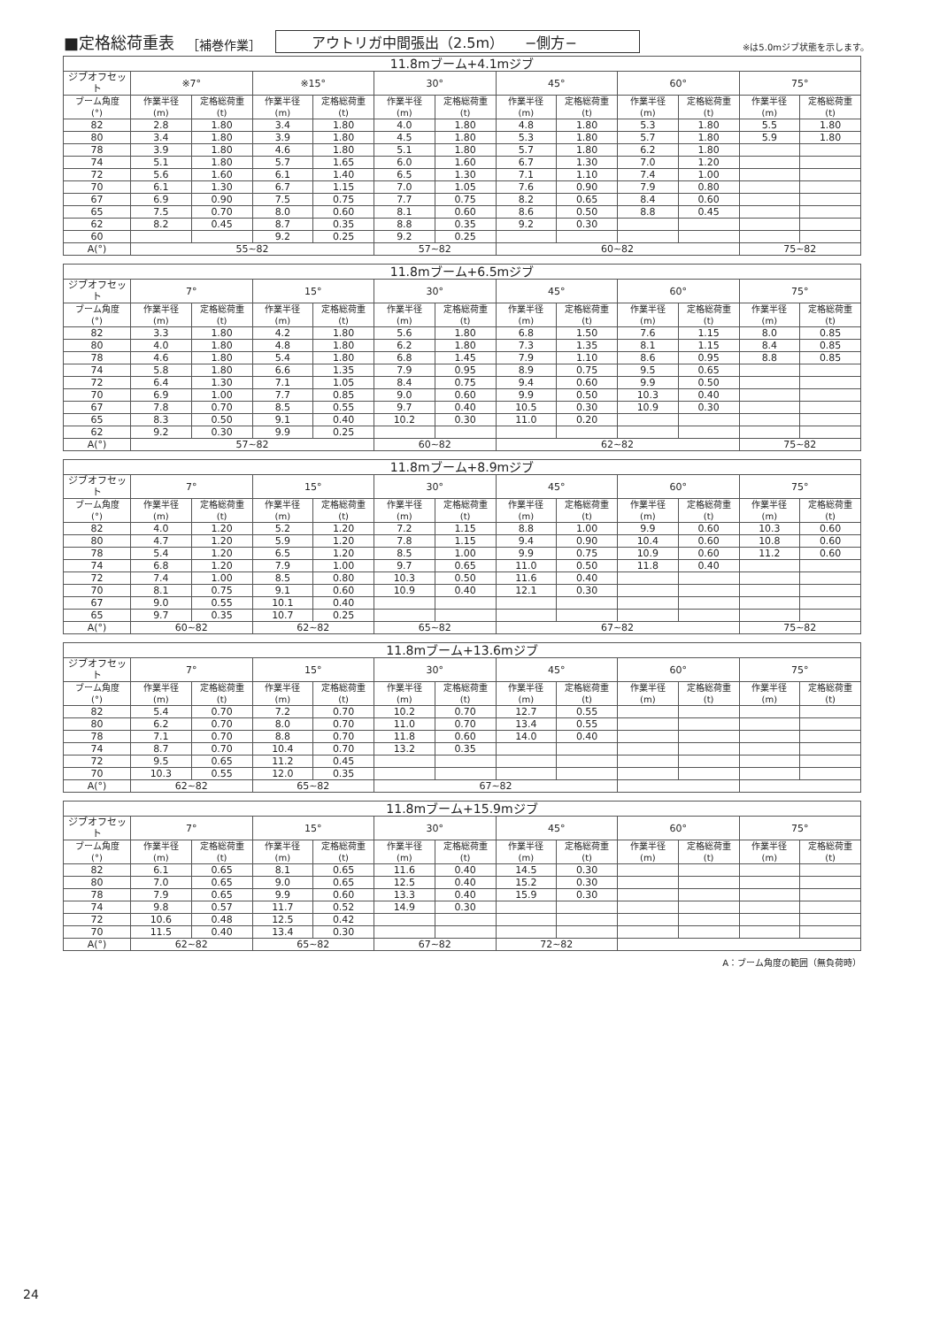■定格総荷重表 ［補巻作業］ アウトリガ中間張出（2.5m）　　−側方− ※は5.0mジブ状態を示します。
| 11.8mブーム+4.1mジブ | | | | | | | | | | | | |
| --- | --- | --- | --- | --- | --- | --- | --- | --- | --- | --- | --- | --- |
| ジブオフセット | ※7° | | ※15° | | 30° | | 45° | | 60° | | 75° | |
| ブーム角度 (°) | 作業半径 (m) | 定格総荷重 (t) | 作業半径 (m) | 定格総荷重 (t) | 作業半径 (m) | 定格総荷重 (t) | 作業半径 (m) | 定格総荷重 (t) | 作業半径 (m) | 定格総荷重 (t) | 作業半径 (m) | 定格総荷重 (t) |
| 82 | 2.8 | 1.80 | 3.4 | 1.80 | 4.0 | 1.80 | 4.8 | 1.80 | 5.3 | 1.80 | 5.5 | 1.80 |
| 80 | 3.4 | 1.80 | 3.9 | 1.80 | 4.5 | 1.80 | 5.3 | 1.80 | 5.7 | 1.80 | 5.9 | 1.80 |
| 78 | 3.9 | 1.80 | 4.6 | 1.80 | 5.1 | 1.80 | 5.7 | 1.80 | 6.2 | 1.80 | | |
| 74 | 5.1 | 1.80 | 5.7 | 1.65 | 6.0 | 1.60 | 6.7 | 1.30 | 7.0 | 1.20 | | |
| 72 | 5.6 | 1.60 | 6.1 | 1.40 | 6.5 | 1.30 | 7.1 | 1.10 | 7.4 | 1.00 | | |
| 70 | 6.1 | 1.30 | 6.7 | 1.15 | 7.0 | 1.05 | 7.6 | 0.90 | 7.9 | 0.80 | | |
| 67 | 6.9 | 0.90 | 7.5 | 0.75 | 7.7 | 0.75 | 8.2 | 0.65 | 8.4 | 0.60 | | |
| 65 | 7.5 | 0.70 | 8.0 | 0.60 | 8.1 | 0.60 | 8.6 | 0.50 | 8.8 | 0.45 | | |
| 62 | 8.2 | 0.45 | 8.7 | 0.35 | 8.8 | 0.35 | 9.2 | 0.30 | | | | |
| 60 | | | 9.2 | 0.25 | 9.2 | 0.25 | | | | | | |
| A(°) | 55~82 | | | | 57~82 | | 60~82 | | | | 75~82 | |
| 11.8mブーム+6.5mジブ | | | | | | | | | | | | |
| --- | --- | --- | --- | --- | --- | --- | --- | --- | --- | --- | --- | --- |
| ジブオフセット | 7° | | 15° | | 30° | | 45° | | 60° | | 75° | |
| ブーム角度 (°) | 作業半径 (m) | 定格総荷重 (t) | 作業半径 (m) | 定格総荷重 (t) | 作業半径 (m) | 定格総荷重 (t) | 作業半径 (m) | 定格総荷重 (t) | 作業半径 (m) | 定格総荷重 (t) | 作業半径 (m) | 定格総荷重 (t) |
| 82 | 3.3 | 1.80 | 4.2 | 1.80 | 5.6 | 1.80 | 6.8 | 1.50 | 7.6 | 1.15 | 8.0 | 0.85 |
| 80 | 4.0 | 1.80 | 4.8 | 1.80 | 6.2 | 1.80 | 7.3 | 1.35 | 8.1 | 1.15 | 8.4 | 0.85 |
| 78 | 4.6 | 1.80 | 5.4 | 1.80 | 6.8 | 1.45 | 7.9 | 1.10 | 8.6 | 0.95 | 8.8 | 0.85 |
| 74 | 5.8 | 1.80 | 6.6 | 1.35 | 7.9 | 0.95 | 8.9 | 0.75 | 9.5 | 0.65 | | |
| 72 | 6.4 | 1.30 | 7.1 | 1.05 | 8.4 | 0.75 | 9.4 | 0.60 | 9.9 | 0.50 | | |
| 70 | 6.9 | 1.00 | 7.7 | 0.85 | 9.0 | 0.60 | 9.9 | 0.50 | 10.3 | 0.40 | | |
| 67 | 7.8 | 0.70 | 8.5 | 0.55 | 9.7 | 0.40 | 10.5 | 0.30 | 10.9 | 0.30 | | |
| 65 | 8.3 | 0.50 | 9.1 | 0.40 | 10.2 | 0.30 | 11.0 | 0.20 | | | | |
| 62 | 9.2 | 0.30 | 9.9 | 0.25 | | | | | | | | |
| A(°) | 57~82 | | | | 60~82 | | 62~82 | | | | 75~82 | |
| 11.8mブーム+8.9mジブ | | | | | | | | | | | | |
| --- | --- | --- | --- | --- | --- | --- | --- | --- | --- | --- | --- | --- |
| ジブオフセット | 7° | | 15° | | 30° | | 45° | | 60° | | 75° | |
| ブーム角度 (°) | 作業半径 (m) | 定格総荷重 (t) | 作業半径 (m) | 定格総荷重 (t) | 作業半径 (m) | 定格総荷重 (t) | 作業半径 (m) | 定格総荷重 (t) | 作業半径 (m) | 定格総荷重 (t) | 作業半径 (m) | 定格総荷重 (t) |
| 82 | 4.0 | 1.20 | 5.2 | 1.20 | 7.2 | 1.15 | 8.8 | 1.00 | 9.9 | 0.60 | 10.3 | 0.60 |
| 80 | 4.7 | 1.20 | 5.9 | 1.20 | 7.8 | 1.15 | 9.4 | 0.90 | 10.4 | 0.60 | 10.8 | 0.60 |
| 78 | 5.4 | 1.20 | 6.5 | 1.20 | 8.5 | 1.00 | 9.9 | 0.75 | 10.9 | 0.60 | 11.2 | 0.60 |
| 74 | 6.8 | 1.20 | 7.9 | 1.00 | 9.7 | 0.65 | 11.0 | 0.50 | 11.8 | 0.40 | | |
| 72 | 7.4 | 1.00 | 8.5 | 0.80 | 10.3 | 0.50 | 11.6 | 0.40 | | | | |
| 70 | 8.1 | 0.75 | 9.1 | 0.60 | 10.9 | 0.40 | 12.1 | 0.30 | | | | |
| 67 | 9.0 | 0.55 | 10.1 | 0.40 | | | | | | | | |
| 65 | 9.7 | 0.35 | 10.7 | 0.25 | | | | | | | | |
| A(°) | 60~82 | | 62~82 | | 65~82 | | 67~82 | | | | 75~82 | |
| 11.8mブーム+13.6mジブ | | | | | | | | | | | | |
| --- | --- | --- | --- | --- | --- | --- | --- | --- | --- | --- | --- | --- |
| ジブオフセット | 7° | | 15° | | 30° | | 45° | | 60° | | 75° | |
| ブーム角度 (°) | 作業半径 (m) | 定格総荷重 (t) | 作業半径 (m) | 定格総荷重 (t) | 作業半径 (m) | 定格総荷重 (t) | 作業半径 (m) | 定格総荷重 (t) | 作業半径 (m) | 定格総荷重 (t) | 作業半径 (m) | 定格総荷重 (t) |
| 82 | 5.4 | 0.70 | 7.2 | 0.70 | 10.2 | 0.70 | 12.7 | 0.55 | | | | |
| 80 | 6.2 | 0.70 | 8.0 | 0.70 | 11.0 | 0.70 | 13.4 | 0.55 | | | | |
| 78 | 7.1 | 0.70 | 8.8 | 0.70 | 11.8 | 0.60 | 14.0 | 0.40 | | | | |
| 74 | 8.7 | 0.70 | 10.4 | 0.70 | 13.2 | 0.35 | | | | | | |
| 72 | 9.5 | 0.65 | 11.2 | 0.45 | | | | | | | | |
| 70 | 10.3 | 0.55 | 12.0 | 0.35 | | | | | | | | |
| A(°) | 62~82 | | 65~82 | | 67~82 | | | | | | | |
| 11.8mブーム+15.9mジブ | | | | | | | | | | | | |
| --- | --- | --- | --- | --- | --- | --- | --- | --- | --- | --- | --- | --- |
| ジブオフセット | 7° | | 15° | | 30° | | 45° | | 60° | | 75° | |
| ブーム角度 (°) | 作業半径 (m) | 定格総荷重 (t) | 作業半径 (m) | 定格総荷重 (t) | 作業半径 (m) | 定格総荷重 (t) | 作業半径 (m) | 定格総荷重 (t) | 作業半径 (m) | 定格総荷重 (t) | 作業半径 (m) | 定格総荷重 (t) |
| 82 | 6.1 | 0.65 | 8.1 | 0.65 | 11.6 | 0.40 | 14.5 | 0.30 | | | | |
| 80 | 7.0 | 0.65 | 9.0 | 0.65 | 12.5 | 0.40 | 15.2 | 0.30 | | | | |
| 78 | 7.9 | 0.65 | 9.9 | 0.60 | 13.3 | 0.40 | 15.9 | 0.30 | | | | |
| 74 | 9.8 | 0.57 | 11.7 | 0.52 | 14.9 | 0.30 | | | | | | |
| 72 | 10.6 | 0.48 | 12.5 | 0.42 | | | | | | | | |
| 70 | 11.5 | 0.40 | 13.4 | 0.30 | | | | | | | | |
| A(°) | 62~82 | | 65~82 | | 67~82 | | 72~82 | | | | | |
A：ブーム角度の範囲（無負荷時）
24